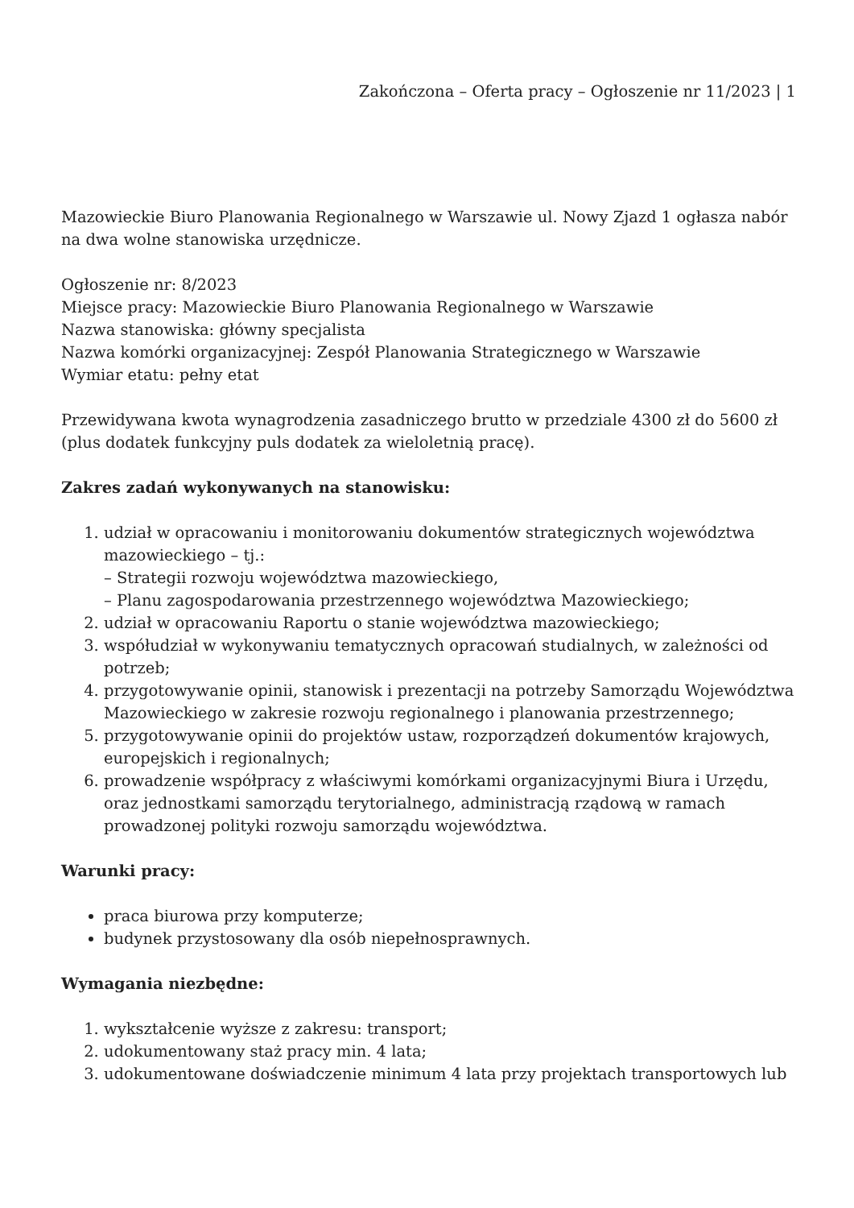Zakończona – Oferta pracy – Ogłoszenie nr 11/2023 | 1
Mazowieckie Biuro Planowania Regionalnego w Warszawie ul. Nowy Zjazd 1 ogłasza nabór na dwa wolne stanowiska urzędnicze.
Ogłoszenie nr: 8/2023
Miejsce pracy: Mazowieckie Biuro Planowania Regionalnego w Warszawie
Nazwa stanowiska: główny specjalista
Nazwa komórki organizacyjnej: Zespół Planowania Strategicznego w Warszawie
Wymiar etatu: pełny etat
Przewidywana kwota wynagrodzenia zasadniczego brutto w przedziale 4300 zł do 5600 zł (plus dodatek funkcyjny puls dodatek za wieloletnią pracę).
Zakres zadań wykonywanych na stanowisku:
1. udział w opracowaniu i monitorowaniu dokumentów strategicznych województwa mazowieckiego – tj.:
– Strategii rozwoju województwa mazowieckiego,
– Planu zagospodarowania przestrzennego województwa Mazowieckiego;
2. udział w opracowaniu Raportu o stanie województwa mazowieckiego;
3. współudział w wykonywaniu tematycznych opracowań studialnych, w zależności od potrzeb;
4. przygotowywanie opinii, stanowisk i prezentacji na potrzeby Samorządu Województwa Mazowieckiego w zakresie rozwoju regionalnego i planowania przestrzennego;
5. przygotowywanie opinii do projektów ustaw, rozporządzeń dokumentów krajowych, europejskich i regionalnych;
6. prowadzenie współpracy z właściwymi komórkami organizacyjnymi Biura i Urzędu, oraz jednostkami samorządu terytorialnego, administracją rządową w ramach prowadzonej polityki rozwoju samorządu województwa.
Warunki pracy:
praca biurowa przy komputerze;
budynek przystosowany dla osób niepełnosprawnych.
Wymagania niezbędne:
1. wykształcenie wyższe z zakresu: transport;
2. udokumentowany staż pracy min. 4 lata;
3. udokumentowane doświadczenie minimum 4 lata przy projektach transportowych lub